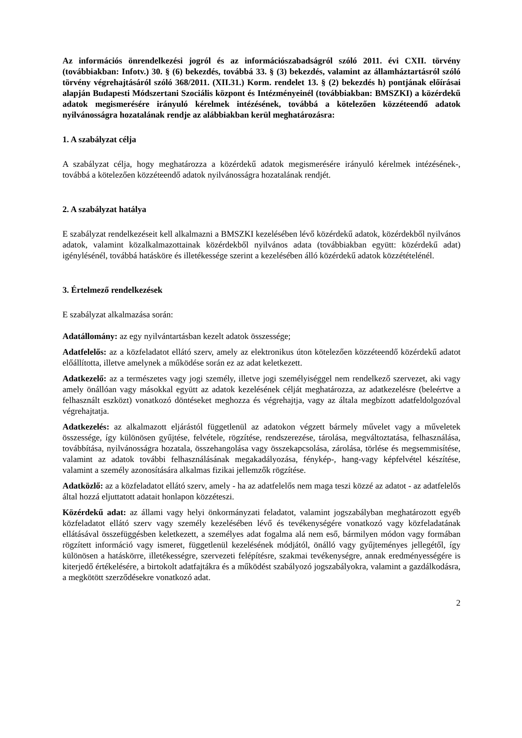Az információs önrendelkezési jogról és az információszabadságról szóló 2011. évi CXII. törvény (továbbiakban: Infotv.) 30. § (6) bekezdés, továbbá 33. § (3) bekezdés, valamint az államháztartásról szóló törvény végrehajtásáról szóló 368/2011. (XII.31.) Korm. rendelet 13. § (2) bekezdés h) pontjának előírásai alapján Budapesti Módszertani Szociális központ és Intézményeinél (továbbiakban: BMSZKI) a közérdekű adatok megismerésére irányuló kérelmek intézésének, továbbá a kötelezően közzéteendő adatok nyilvánosságra hozatalának rendje az alábbiakban kerül meghatározásra:
1. A szabályzat célja
A szabályzat célja, hogy meghatározza a közérdekű adatok megismerésére irányuló kérelmek intézésének-, továbbá a kötelezően közzéteendő adatok nyilvánosságra hozatalának rendjét.
2. A szabályzat hatálya
E szabályzat rendelkezéseit kell alkalmazni a BMSZKI kezelésében lévő közérdekű adatok, közérdekből nyilvános adatok, valamint közalkalmazottainak közérdekből nyilvános adata (továbbiakban együtt: közérdekű adat) igénylésénél, továbbá hatásköre és illetékessége szerint a kezelésében álló közérdekű adatok közzétételénél.
3. Értelmező rendelkezések
E szabályzat alkalmazása során:
Adatállomány: az egy nyilvántartásban kezelt adatok összessége;
Adatfelelős: az a közfeladatot ellátó szerv, amely az elektronikus úton kötelezően közzéteendő közérdekű adatot előállította, illetve amelynek a működése során ez az adat keletkezett.
Adatkezelő: az a természetes vagy jogi személy, illetve jogi személyiséggel nem rendelkező szervezet, aki vagy amely önállóan vagy másokkal együtt az adatok kezelésének célját meghatározza, az adatkezelésre (beleértve a felhasznált eszközt) vonatkozó döntéseket meghozza és végrehajtja, vagy az általa megbízott adatfeldolgozóval végrehajtatja.
Adatkezelés: az alkalmazott eljárástól függetlenül az adatokon végzett bármely művelet vagy a műveletek összessége, így különösen gyűjtése, felvétele, rögzítése, rendszerezése, tárolása, megváltoztatása, felhasználása, továbbítása, nyilvánosságra hozatala, összehangolása vagy összekapcsolása, zárolása, törlése és megsemmisítése, valamint az adatok további felhasználásának megakadályozása, fénykép-, hang-vagy képfelvétel készítése, valamint a személy azonosítására alkalmas fizikai jellemzők rögzítése.
Adatközlő: az a közfeladatot ellátó szerv, amely - ha az adatfelelős nem maga teszi közzé az adatot - az adatfelelős által hozzá eljuttatott adatait honlapon közzéteszi.
Közérdekű adat: az állami vagy helyi önkormányzati feladatot, valamint jogszabályban meghatározott egyéb közfeladatot ellátó szerv vagy személy kezelésében lévő és tevékenységére vonatkozó vagy közfeladatának ellátásával összefüggésben keletkezett, a személyes adat fogalma alá nem eső, bármilyen módon vagy formában rögzített információ vagy ismeret, függetlenül kezelésének módjától, önálló vagy gyűjteményes jellegétől, így különösen a hatáskörre, illetékességre, szervezeti felépítésre, szakmai tevékenységre, annak eredményességére is kiterjedő értékelésére, a birtokolt adatfajtákra és a működést szabályozó jogszabályokra, valamint a gazdálkodásra, a megkötött szerződésekre vonatkozó adat.
2